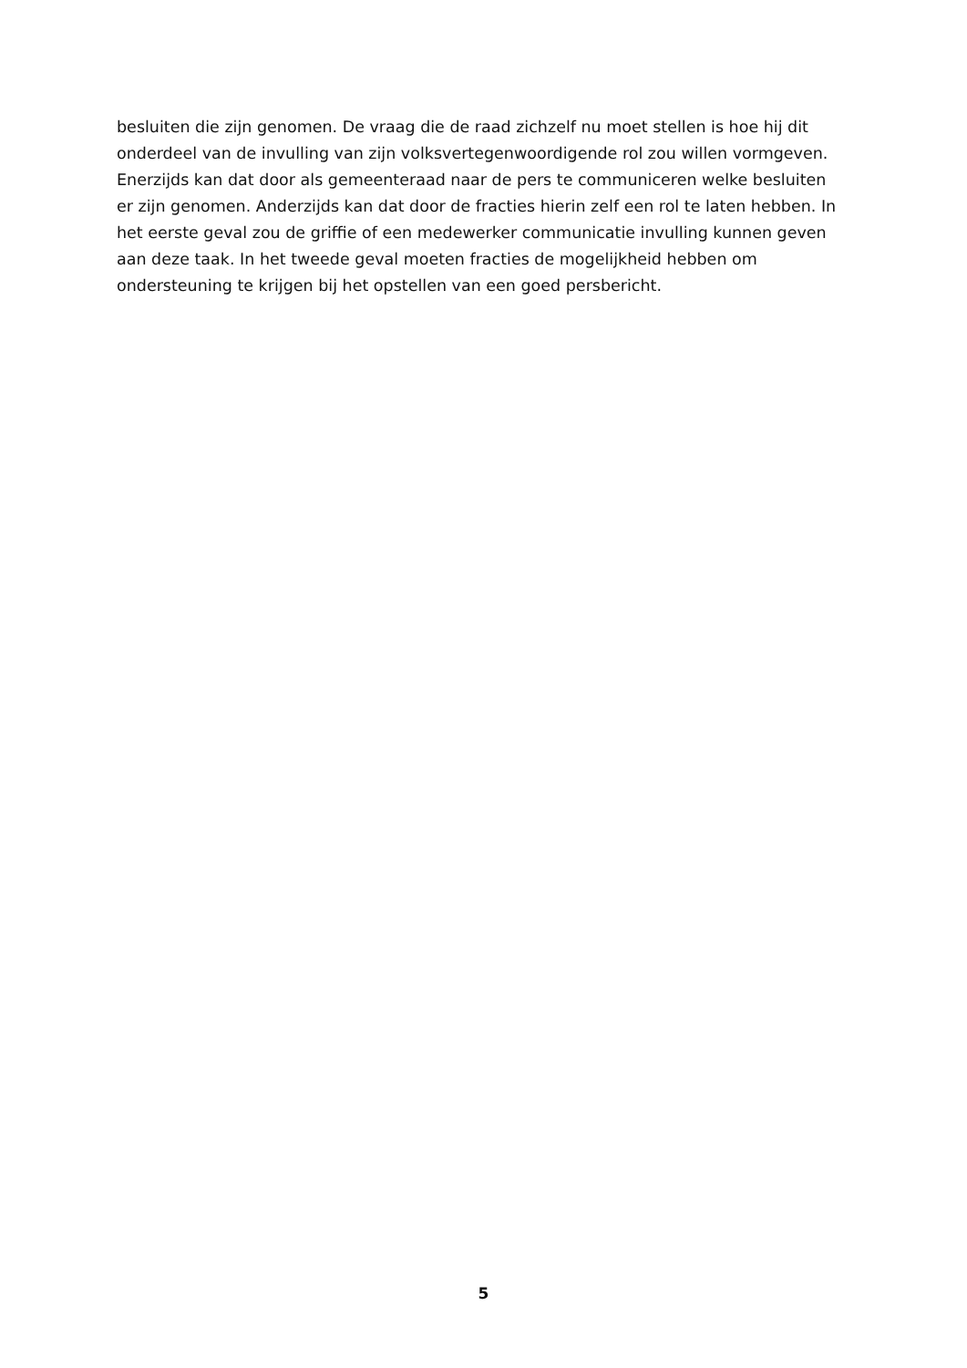besluiten die zijn genomen. De vraag die de raad zichzelf nu moet stellen is hoe hij dit onderdeel van de invulling van zijn volksvertegenwoordigende rol zou willen vormgeven. Enerzijds kan dat door als gemeenteraad naar de pers te communiceren welke besluiten er zijn genomen. Anderzijds kan dat door de fracties hierin zelf een rol te laten hebben. In het eerste geval zou de griffie of een medewerker communicatie invulling kunnen geven aan deze taak. In het tweede geval moeten fracties de mogelijkheid hebben om ondersteuning te krijgen bij het opstellen van een goed persbericht.
5